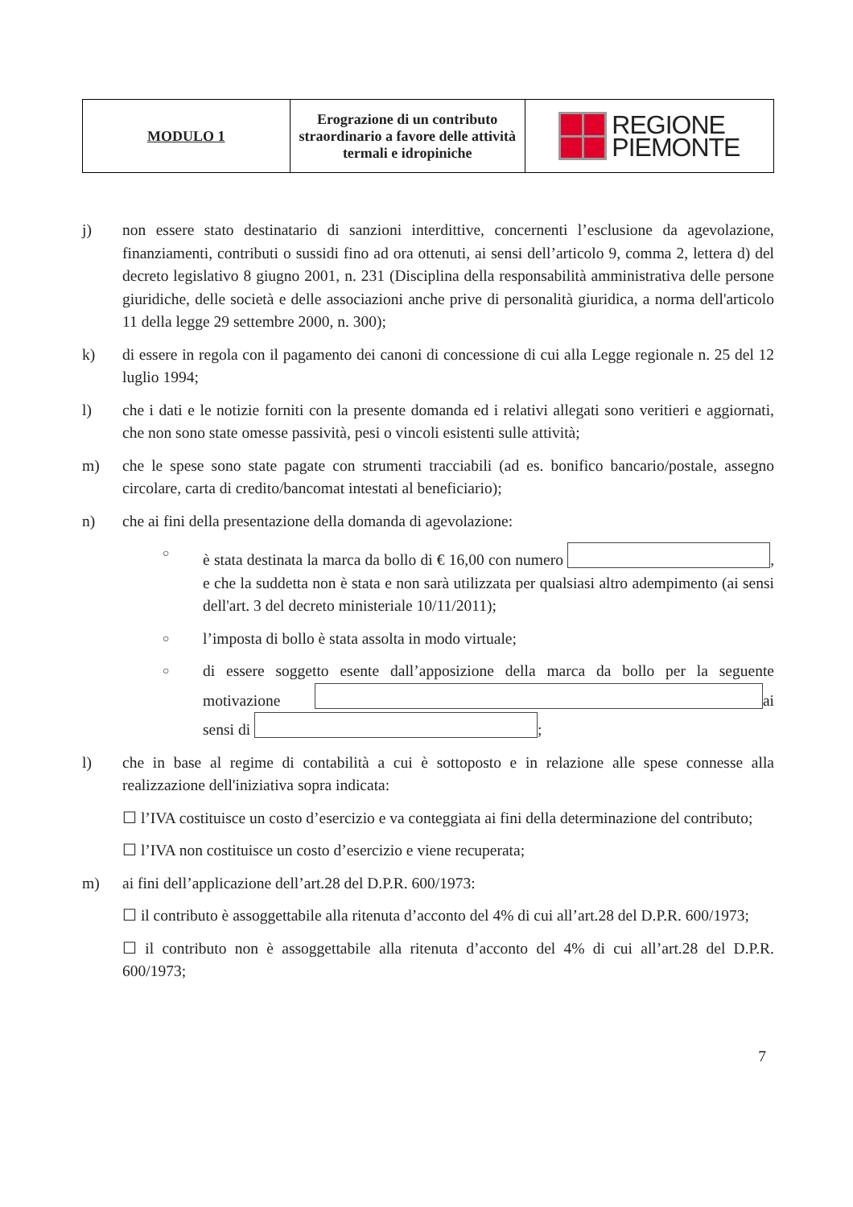| MODULO 1 | Erograzione di un contributo straordinario a favore delle attività termali e idropiniche | REGIONE PIEMONTE |
j) non essere stato destinatario di sanzioni interdittive, concernenti l’esclusione da agevolazione, finanziamenti, contributi o sussidi fino ad ora ottenuti, ai sensi dell’articolo 9, comma 2, lettera d) del decreto legislativo 8 giugno 2001, n. 231 (Disciplina della responsabilità amministrativa delle persone giuridiche, delle società e delle associazioni anche prive di personalità giuridica, a norma dell'articolo 11 della legge 29 settembre 2000, n. 300);
k) di essere in regola con il pagamento dei canoni di concessione di cui alla Legge regionale n. 25 del 12 luglio 1994;
l) che i dati e le notizie forniti con la presente domanda ed i relativi allegati sono veritieri e aggiornati, che non sono state omesse passività, pesi o vincoli esistenti sulle attività;
m) che le spese sono state pagate con strumenti tracciabili (ad es. bonifico bancario/postale, assegno circolare, carta di credito/bancomat intestati al beneficiario);
n) che ai fini della presentazione della domanda di agevolazione:
○
è stata destinata la marca da bollo di € 16,00 con numero , e che la suddetta non è stata e non sarà utilizzata per qualsiasi altro adempimento (ai sensi dell'art. 3 del decreto ministeriale 10/11/2011);
○
l’imposta di bollo è stata assolta in modo virtuale;
○
di essere soggetto esente dall’apposizione della marca da bollo per la seguente motivazione ai sensi di ;
l) che in base al regime di contabilità a cui è sottoposto e in relazione alle spese connesse alla realizzazione dell'iniziativa sopra indicata:
☐ l’IVA costituisce un costo d’esercizio e va conteggiata ai fini della determinazione del contributo;
☐ l’IVA non costituisce un costo d’esercizio e viene recuperata;
m) ai fini dell’applicazione dell’art.28 del D.P.R. 600/1973:
☐ il contributo è assoggettabile alla ritenuta d’acconto del 4% di cui all’art.28 del D.P.R. 600/1973;
☐ il contributo non è assoggettabile alla ritenuta d’acconto del 4% di cui all’art.28 del D.P.R. 600/1973;
7